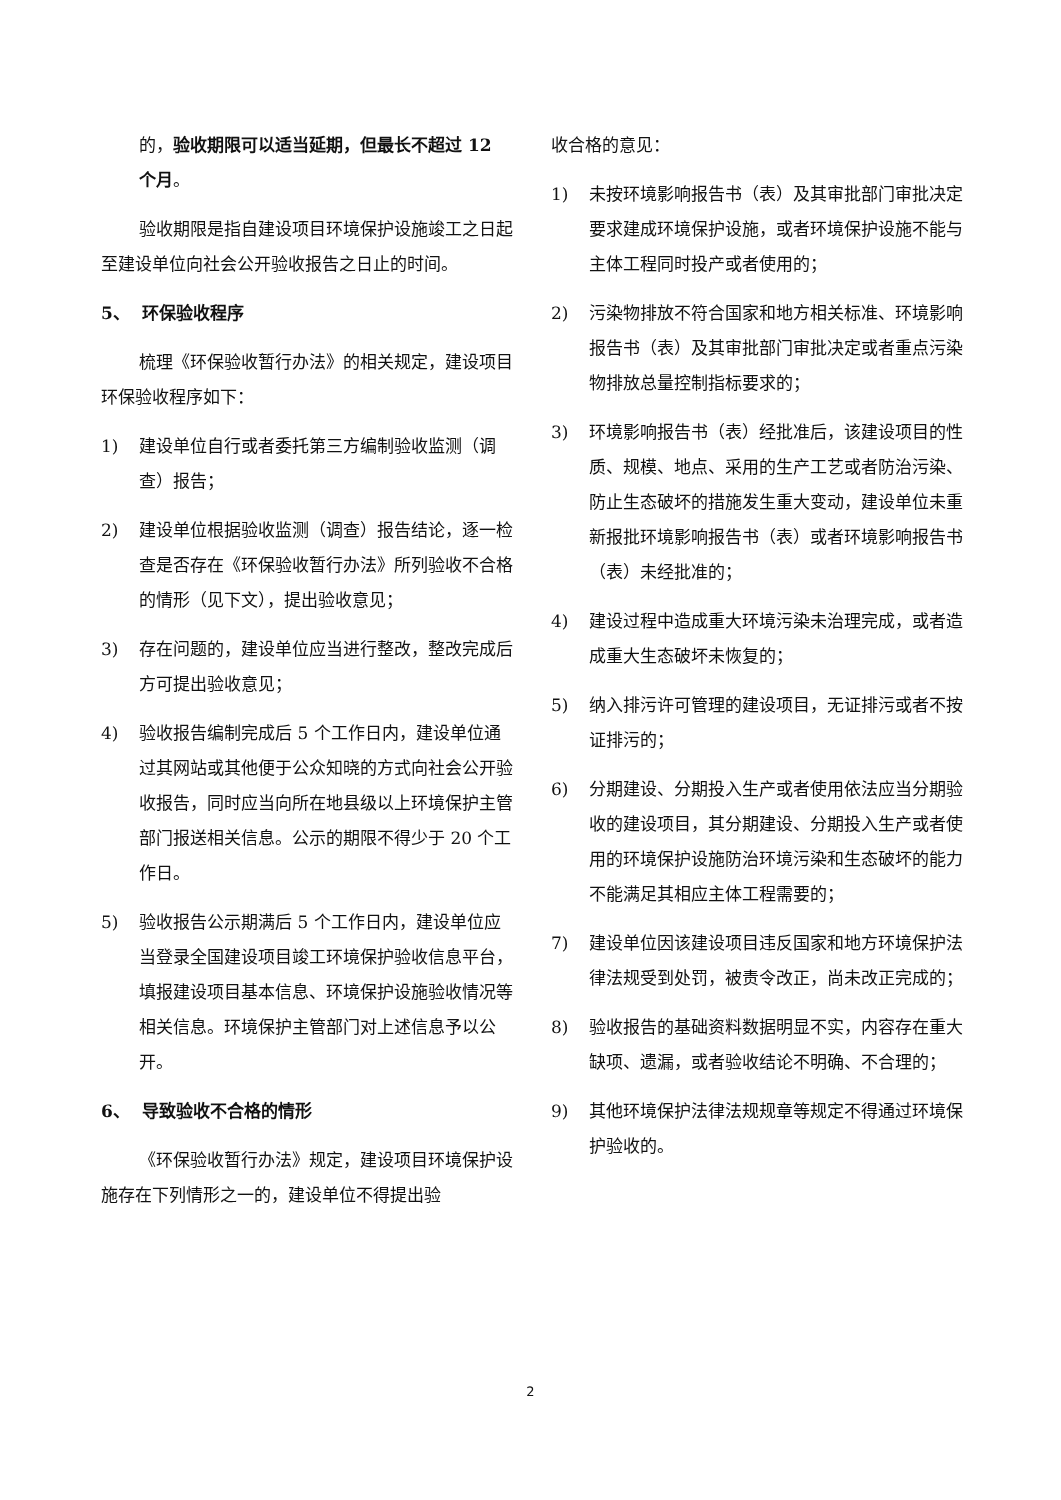的，验收期限可以适当延期，但最长不超过 12 个月。
验收期限是指自建设项目环境保护设施竣工之日起至建设单位向社会公开验收报告之日止的时间。
5、 环保验收程序
梳理《环保验收暂行办法》的相关规定，建设项目环保验收程序如下：
1) 建设单位自行或者委托第三方编制验收监测（调查）报告；
2) 建设单位根据验收监测（调查）报告结论，逐一检查是否存在《环保验收暂行办法》所列验收不合格的情形（见下文），提出验收意见；
3) 存在问题的，建设单位应当进行整改，整改完成后方可提出验收意见；
4) 验收报告编制完成后 5 个工作日内，建设单位通过其网站或其他便于公众知晓的方式向社会公开验收报告，同时应当向所在地县级以上环境保护主管部门报送相关信息。公示的期限不得少于 20 个工作日。
5) 验收报告公示期满后 5 个工作日内，建设单位应当登录全国建设项目竣工环境保护验收信息平台，填报建设项目基本信息、环境保护设施验收情况等相关信息。环境保护主管部门对上述信息予以公开。
6、 导致验收不合格的情形
《环保验收暂行办法》规定，建设项目环境保护设施存在下列情形之一的，建设单位不得提出验
收合格的意见：
1) 未按环境影响报告书（表）及其审批部门审批决定要求建成环境保护设施，或者环境保护设施不能与主体工程同时投产或者使用的；
2) 污染物排放不符合国家和地方相关标准、环境影响报告书（表）及其审批部门审批决定或者重点污染物排放总量控制指标要求的；
3) 环境影响报告书（表）经批准后，该建设项目的性质、规模、地点、采用的生产工艺或者防治污染、防止生态破坏的措施发生重大变动，建设单位未重新报批环境影响报告书（表）或者环境影响报告书（表）未经批准的；
4) 建设过程中造成重大环境污染未治理完成，或者造成重大生态破坏未恢复的；
5) 纳入排污许可管理的建设项目，无证排污或者不按证排污的；
6) 分期建设、分期投入生产或者使用依法应当分期验收的建设项目，其分期建设、分期投入生产或者使用的环境保护设施防治环境污染和生态破坏的能力不能满足其相应主体工程需要的；
7) 建设单位因该建设项目违反国家和地方环境保护法律法规受到处罚，被责令改正，尚未改正完成的；
8) 验收报告的基础资料数据明显不实，内容存在重大缺项、遗漏，或者验收结论不明确、不合理的；
9) 其他环境保护法律法规规章等规定不得通过环境保护验收的。
2